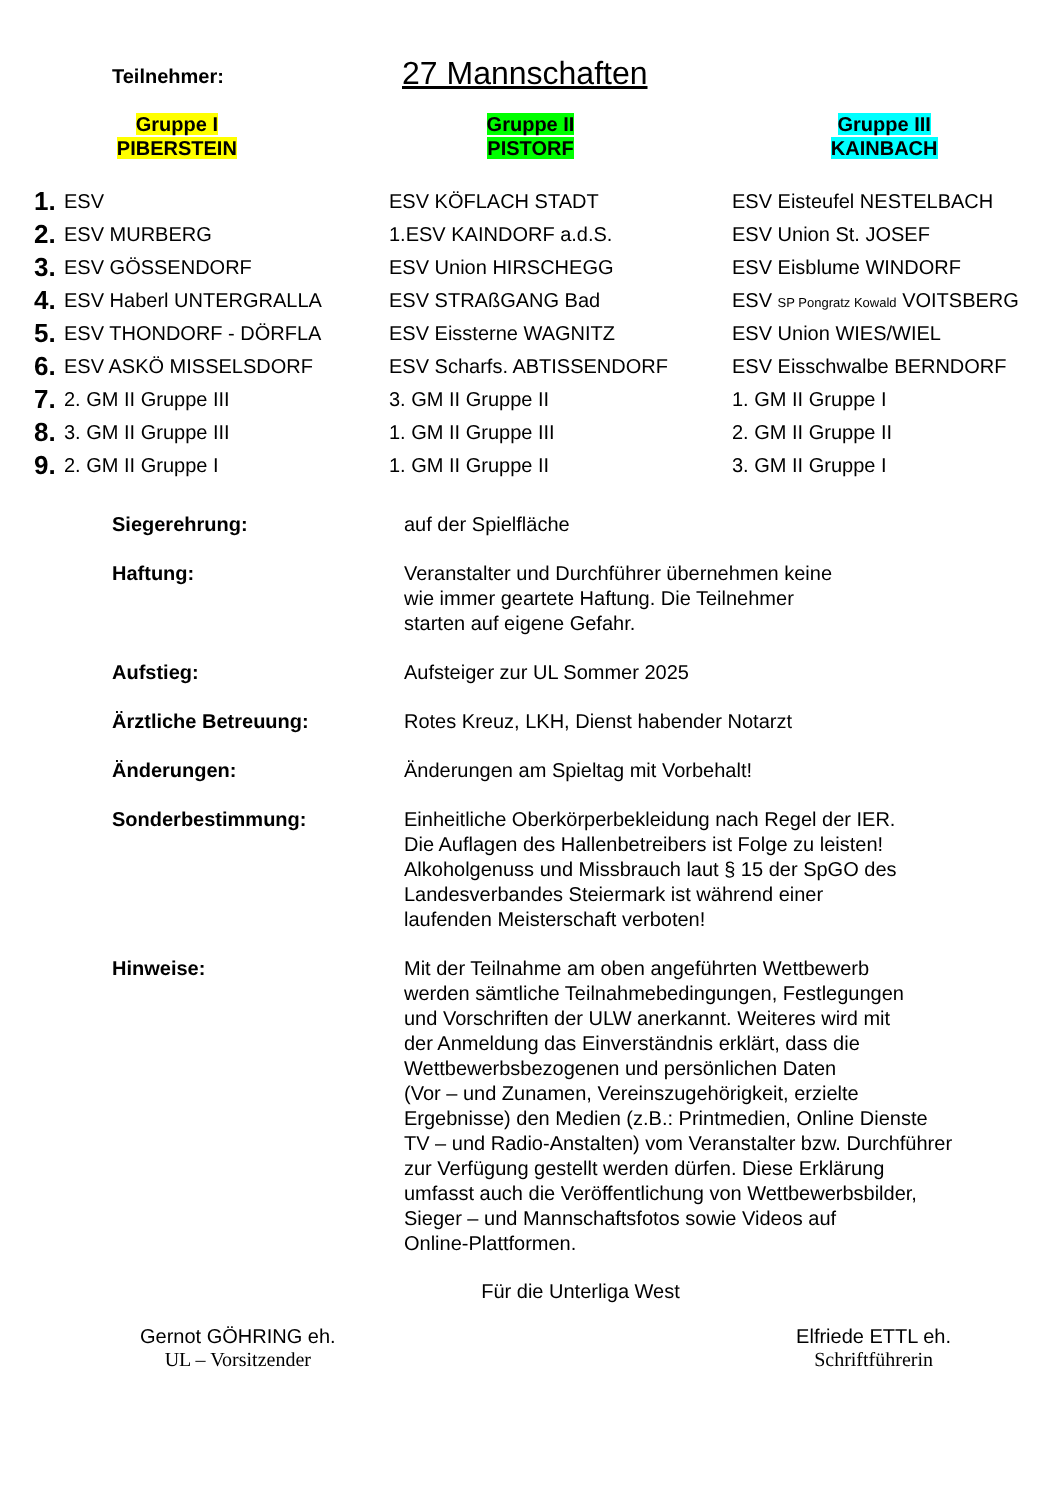Teilnehmer:
27 Mannschaften
Gruppe I
PIBERSTEIN
Gruppe II
PISTORF
Gruppe III
KAINBACH
| 1. | ESV | ESV KÖFLACH STADT | ESV Eisteufel NESTELBACH |
| 2. | ESV MURBERG | 1.ESV KAINDORF a.d.S. | ESV Union St. JOSEF |
| 3. | ESV GÖSSENDORF | ESV Union HIRSCHEGG | ESV Eisblume WINDORF |
| 4. | ESV Haberl UNTERGRALLA | ESV STRAßGANG Bad | ESV SP Pongratz Kowald VOITSBERG |
| 5. | ESV THONDORF - DÖRFLA | ESV Eissterne WAGNITZ | ESV Union WIES/WIEL |
| 6. | ESV ASKÖ MISSELSDORF | ESV Scharfs. ABTISSENDORF | ESV Eisschwalbe BERNDORF |
| 7. | 2. GM II Gruppe III | 3. GM II Gruppe II | 1. GM II Gruppe I |
| 8. | 3. GM II Gruppe III | 1. GM II Gruppe III | 2. GM II Gruppe II |
| 9. | 2. GM II Gruppe I | 1. GM II Gruppe II | 3. GM II Gruppe I |
Siegerehrung: auf der Spielfläche
Haftung: Veranstalter und Durchführer übernehmen keine
wie immer geartete Haftung. Die Teilnehmer
starten auf eigene Gefahr.
Aufstieg: Aufsteiger zur UL Sommer 2025
Ärztliche Betreuung: Rotes Kreuz, LKH, Dienst habender Notarzt
Änderungen: Änderungen am Spieltag mit Vorbehalt!
Sonderbestimmung: Einheitliche Oberkörperbekleidung nach Regel der IER.
Die Auflagen des Hallenbetreibers ist Folge zu leisten!
Alkoholgenuss und Missbrauch laut § 15 der SpGO des
Landesverbandes Steiermark ist während einer
laufenden Meisterschaft verboten!
Hinweise: Mit der Teilnahme am oben angeführten Wettbewerb
werden sämtliche Teilnahmebedingungen, Festlegungen
und Vorschriften der ULW anerkannt. Weiteres wird mit
der Anmeldung das Einverständnis erklärt, dass die
Wettbewerbsbezogenen und persönlichen Daten
(Vor – und Zunamen, Vereinszugehörigkeit, erzielte
Ergebnisse) den Medien (z.B.: Printmedien, Online Dienste
TV – und Radio-Anstalten) vom Veranstalter bzw. Durchführer
zur Verfügung gestellt werden dürfen. Diese Erklärung
umfasst auch die Veröffentlichung von Wettbewerbsbilder,
Sieger – und Mannschaftsfotos sowie Videos auf
Online-Plattformen.
Für die Unterliga West
Gernot GÖHRING eh.
UL – Vorsitzender
Elfriede ETTL eh.
Schriftführerin